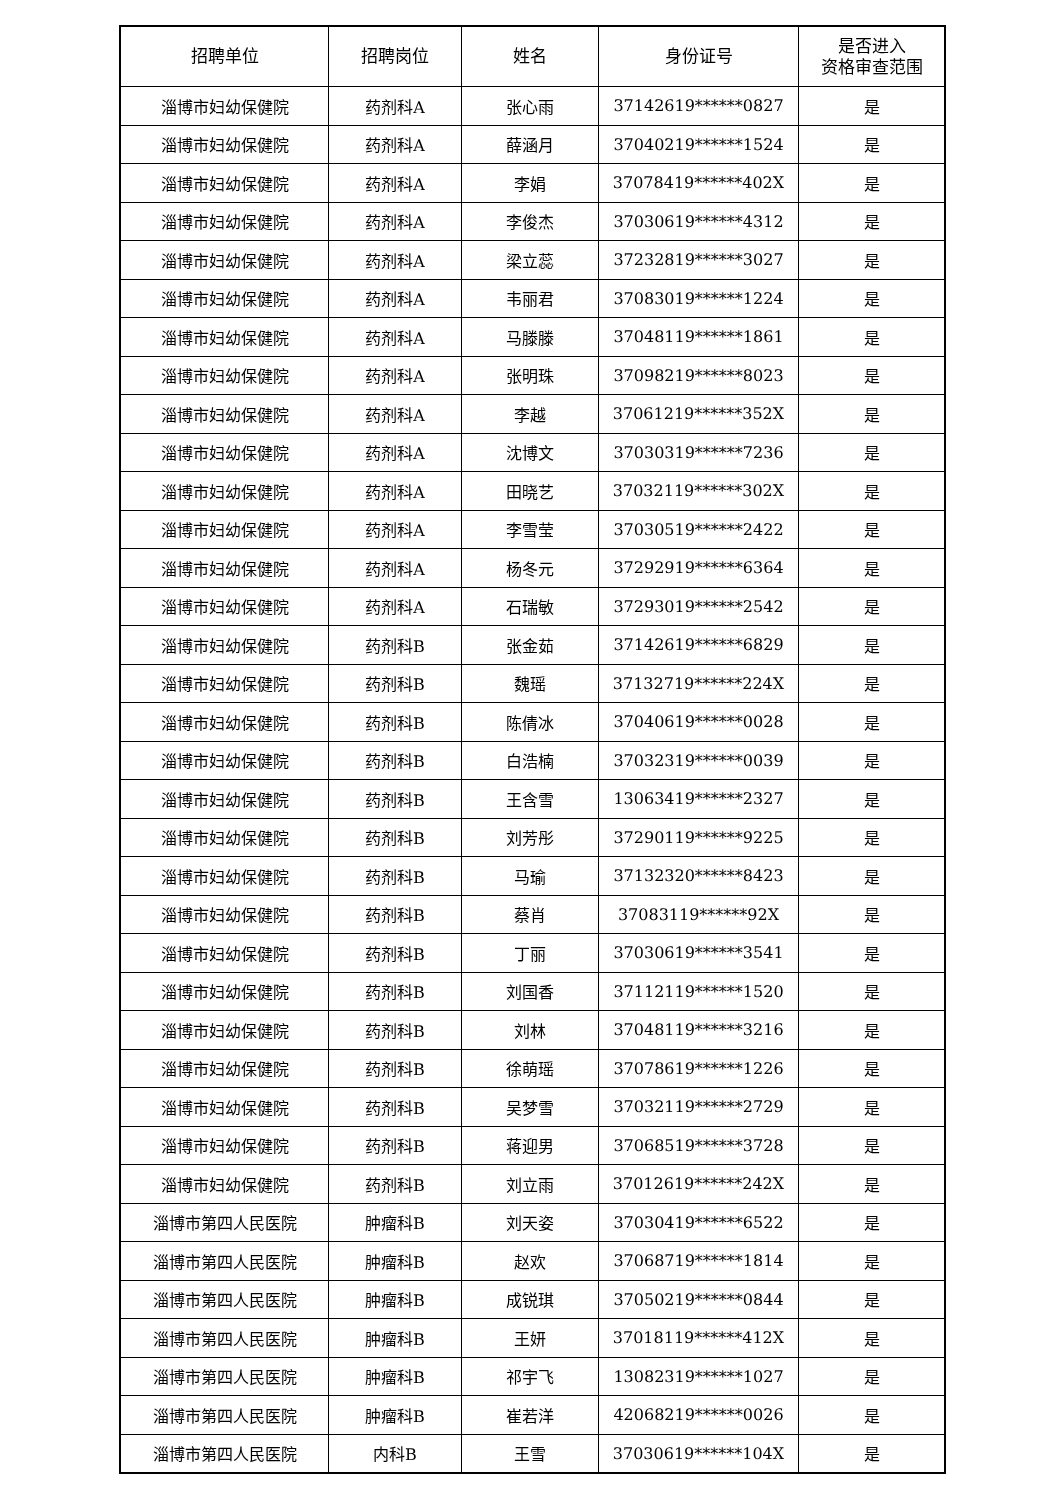| 招聘单位 | 招聘岗位 | 姓名 | 身份证号 | 是否进入 资格审查范围 |
| --- | --- | --- | --- | --- |
| 淄博市妇幼保健院 | 药剂科A | 张心雨 | 37142619******0827 | 是 |
| 淄博市妇幼保健院 | 药剂科A | 薛涵月 | 37040219******1524 | 是 |
| 淄博市妇幼保健院 | 药剂科A | 李娟 | 37078419******402X | 是 |
| 淄博市妇幼保健院 | 药剂科A | 李俊杰 | 37030619******4312 | 是 |
| 淄博市妇幼保健院 | 药剂科A | 梁立蕊 | 37232819******3027 | 是 |
| 淄博市妇幼保健院 | 药剂科A | 韦丽君 | 37083019******1224 | 是 |
| 淄博市妇幼保健院 | 药剂科A | 马滕滕 | 37048119******1861 | 是 |
| 淄博市妇幼保健院 | 药剂科A | 张明珠 | 37098219******8023 | 是 |
| 淄博市妇幼保健院 | 药剂科A | 李越 | 37061219******352X | 是 |
| 淄博市妇幼保健院 | 药剂科A | 沈博文 | 37030319******7236 | 是 |
| 淄博市妇幼保健院 | 药剂科A | 田晓艺 | 37032119******302X | 是 |
| 淄博市妇幼保健院 | 药剂科A | 李雪莹 | 37030519******2422 | 是 |
| 淄博市妇幼保健院 | 药剂科A | 杨冬元 | 37292919******6364 | 是 |
| 淄博市妇幼保健院 | 药剂科A | 石瑞敏 | 37293019******2542 | 是 |
| 淄博市妇幼保健院 | 药剂科B | 张金茹 | 37142619******6829 | 是 |
| 淄博市妇幼保健院 | 药剂科B | 魏瑶 | 37132719******224X | 是 |
| 淄博市妇幼保健院 | 药剂科B | 陈倩冰 | 37040619******0028 | 是 |
| 淄博市妇幼保健院 | 药剂科B | 白浩楠 | 37032319******0039 | 是 |
| 淄博市妇幼保健院 | 药剂科B | 王含雪 | 13063419******2327 | 是 |
| 淄博市妇幼保健院 | 药剂科B | 刘芳彤 | 37290119******9225 | 是 |
| 淄博市妇幼保健院 | 药剂科B | 马瑜 | 37132320******8423 | 是 |
| 淄博市妇幼保健院 | 药剂科B | 蔡肖 | 37083119******92X | 是 |
| 淄博市妇幼保健院 | 药剂科B | 丁丽 | 37030619******3541 | 是 |
| 淄博市妇幼保健院 | 药剂科B | 刘国香 | 37112119******1520 | 是 |
| 淄博市妇幼保健院 | 药剂科B | 刘林 | 37048119******3216 | 是 |
| 淄博市妇幼保健院 | 药剂科B | 徐萌瑶 | 37078619******1226 | 是 |
| 淄博市妇幼保健院 | 药剂科B | 吴梦雪 | 37032119******2729 | 是 |
| 淄博市妇幼保健院 | 药剂科B | 蒋迎男 | 37068519******3728 | 是 |
| 淄博市妇幼保健院 | 药剂科B | 刘立雨 | 37012619******242X | 是 |
| 淄博市第四人民医院 | 肿瘤科B | 刘天姿 | 37030419******6522 | 是 |
| 淄博市第四人民医院 | 肿瘤科B | 赵欢 | 37068719******1814 | 是 |
| 淄博市第四人民医院 | 肿瘤科B | 成锐琪 | 37050219******0844 | 是 |
| 淄博市第四人民医院 | 肿瘤科B | 王妍 | 37018119******412X | 是 |
| 淄博市第四人民医院 | 肿瘤科B | 祁宇飞 | 13082319******1027 | 是 |
| 淄博市第四人民医院 | 肿瘤科B | 崔若洋 | 42068219******0026 | 是 |
| 淄博市第四人民医院 | 内科B | 王雪 | 37030619******104X | 是 |